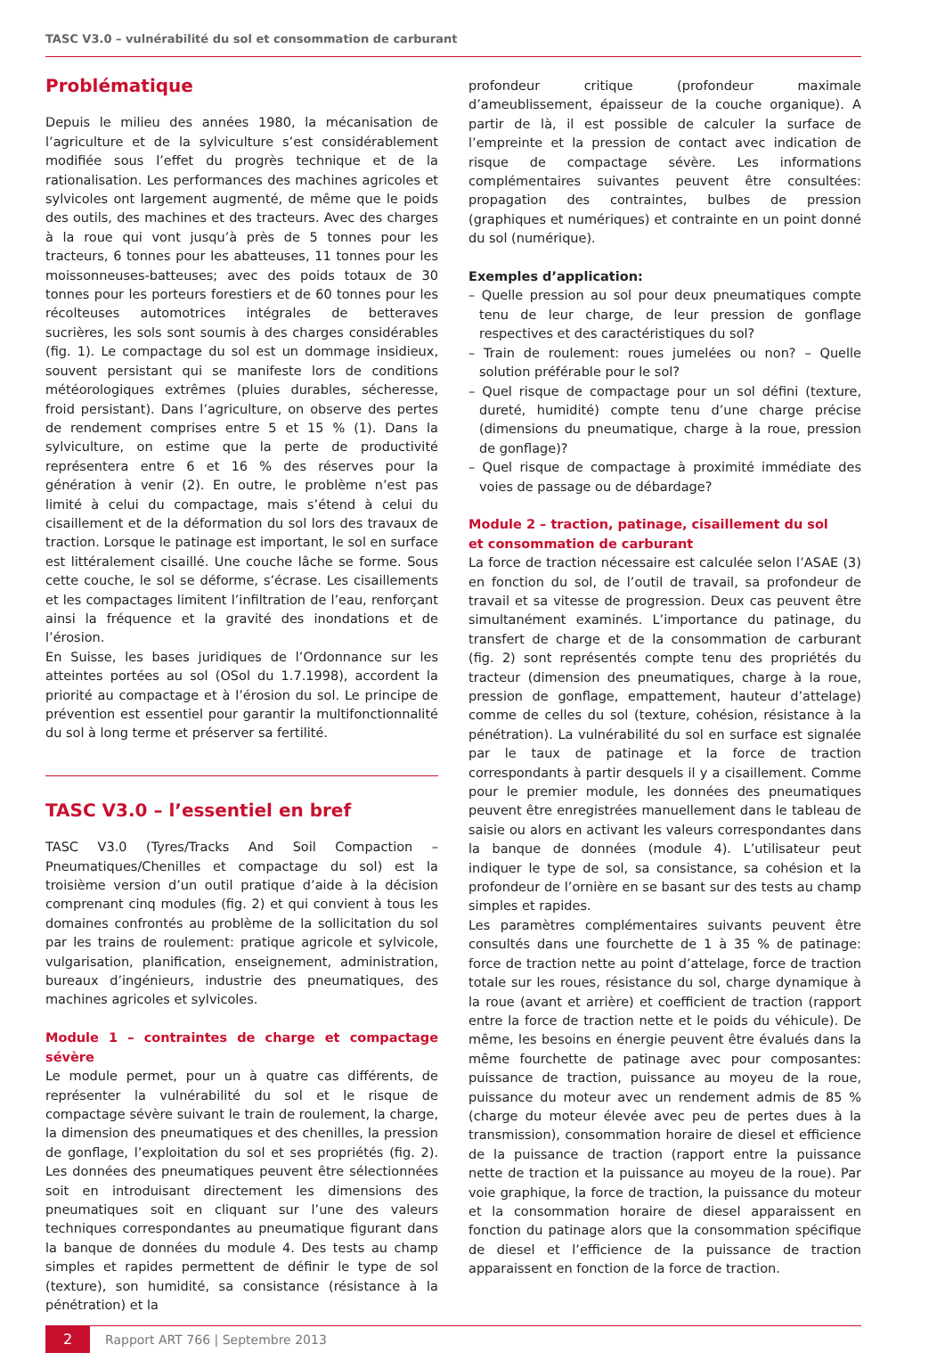TASC V3.0 – vulnérabilité du sol et consommation de carburant
Problématique
Depuis le milieu des années 1980, la mécanisation de l’agriculture et de la sylviculture s’est considérablement modifiée sous l’effet du progrès technique et de la rationalisation. Les performances des machines agricoles et sylvicoles ont largement augmenté, de même que le poids des outils, des machines et des tracteurs. Avec des charges à la roue qui vont jusqu’à près de 5 tonnes pour les tracteurs, 6 tonnes pour les abatteuses, 11 tonnes pour les moissonneuses-batteuses; avec des poids totaux de 30 tonnes pour les porteurs forestiers et de 60 tonnes pour les récolteuses automotrices intégrales de betteraves sucrières, les sols sont soumis à des charges considérables (fig. 1). Le compactage du sol est un dommage insidieux, souvent persistant qui se manifeste lors de conditions météorologiques extrêmes (pluies durables, sécheresse, froid persistant). Dans l’agriculture, on observe des pertes de rendement comprises entre 5 et 15 % (1). Dans la sylviculture, on estime que la perte de productivité représentera entre 6 et 16 % des réserves pour la génération à venir (2). En outre, le problème n’est pas limité à celui du compactage, mais s’étend à celui du cisaillement et de la déformation du sol lors des travaux de traction. Lorsque le patinage est important, le sol en surface est littéralement cisaillé. Une couche lâche se forme. Sous cette couche, le sol se déforme, s’écrase. Les cisaillements et les compactages limitent l’infiltration de l’eau, renforçant ainsi la fréquence et la gravité des inondations et de l’érosion.
En Suisse, les bases juridiques de l’Ordonnance sur les atteintes portées au sol (OSol du 1.7.1998), accordent la priorité au compactage et à l’érosion du sol. Le principe de prévention est essentiel pour garantir la multifonctionnalité du sol à long terme et préserver sa fertilité.
TASC V3.0 – l’essentiel en bref
TASC V3.0 (Tyres/Tracks And Soil Compaction – Pneumatiques/Chenilles et compactage du sol) est la troisième version d’un outil pratique d’aide à la décision comprenant cinq modules (fig. 2) et qui convient à tous les domaines confrontés au problème de la sollicitation du sol par les trains de roulement: pratique agricole et sylvicole, vulgarisation, planification, enseignement, administration, bureaux d’ingénieurs, industrie des pneumatiques, des machines agricoles et sylvicoles.
Module 1 – contraintes de charge et compactage sévère
Le module permet, pour un à quatre cas différents, de représenter la vulnérabilité du sol et le risque de compactage sévère suivant le train de roulement, la charge, la dimension des pneumatiques et des chenilles, la pression de gonflage, l’exploitation du sol et ses propriétés (fig. 2). Les données des pneumatiques peuvent être sélectionnées soit en introduisant directement les dimensions des pneumatiques soit en cliquant sur l’une des valeurs techniques correspondantes au pneumatique figurant dans la banque de données du module 4. Des tests au champ simples et rapides permettent de définir le type de sol (texture), son humidité, sa consistance (résistance à la pénétration) et la
profondeur critique (profondeur maximale d’ameublissement, épaisseur de la couche organique). A partir de là, il est possible de calculer la surface de l’empreinte et la pression de contact avec indication de risque de compactage sévère. Les informations complémentaires suivantes peuvent être consultées: propagation des contraintes, bulbes de pression (graphiques et numériques) et contrainte en un point donné du sol (numérique).
Exemples d’application:
– Quelle pression au sol pour deux pneumatiques compte tenu de leur charge, de leur pression de gonflage respectives et des caractéristiques du sol?
– Train de roulement: roues jumelées ou non? – Quelle solution préférable pour le sol?
– Quel risque de compactage pour un sol défini (texture, dureté, humidité) compte tenu d’une charge précise (dimensions du pneumatique, charge à la roue, pression de gonflage)?
– Quel risque de compactage à proximité immédiate des voies de passage ou de débardage?
Module 2 – traction, patinage, cisaillement du sol
et consommation de carburant
La force de traction nécessaire est calculée selon l’ASAE (3) en fonction du sol, de l’outil de travail, sa profondeur de travail et sa vitesse de progression. Deux cas peuvent être simultanément examinés. L’importance du patinage, du transfert de charge et de la consommation de carburant (fig. 2) sont représentés compte tenu des propriétés du tracteur (dimension des pneumatiques, charge à la roue, pression de gonflage, empattement, hauteur d’attelage) comme de celles du sol (texture, cohésion, résistance à la pénétration). La vulnérabilité du sol en surface est signalée par le taux de patinage et la force de traction correspondants à partir desquels il y a cisaillement. Comme pour le premier module, les données des pneumatiques peuvent être enregistrées manuellement dans le tableau de saisie ou alors en activant les valeurs correspondantes dans la banque de données (module 4). L’utilisateur peut indiquer le type de sol, sa consistance, sa cohésion et la profondeur de l’ornière en se basant sur des tests au champ simples et rapides.
Les paramètres complémentaires suivants peuvent être consultés dans une fourchette de 1 à 35 % de patinage: force de traction nette au point d’attelage, force de traction totale sur les roues, résistance du sol, charge dynamique à la roue (avant et arrière) et coefficient de traction (rapport entre la force de traction nette et le poids du véhicule). De même, les besoins en énergie peuvent être évalués dans la même fourchette de patinage avec pour composantes: puissance de traction, puissance au moyeu de la roue, puissance du moteur avec un rendement admis de 85 % (charge du moteur élevée avec peu de pertes dues à la transmission), consommation horaire de diesel et efficience de la puissance de traction (rapport entre la puissance nette de traction et la puissance au moyeu de la roue). Par voie graphique, la force de traction, la puissance du moteur et la consommation horaire de diesel apparaissent en fonction du patinage alors que la consommation spécifique de diesel et l’efficience de la puissance de traction apparaissent en fonction de la force de traction.
2 Rapport ART 766 | Septembre 2013